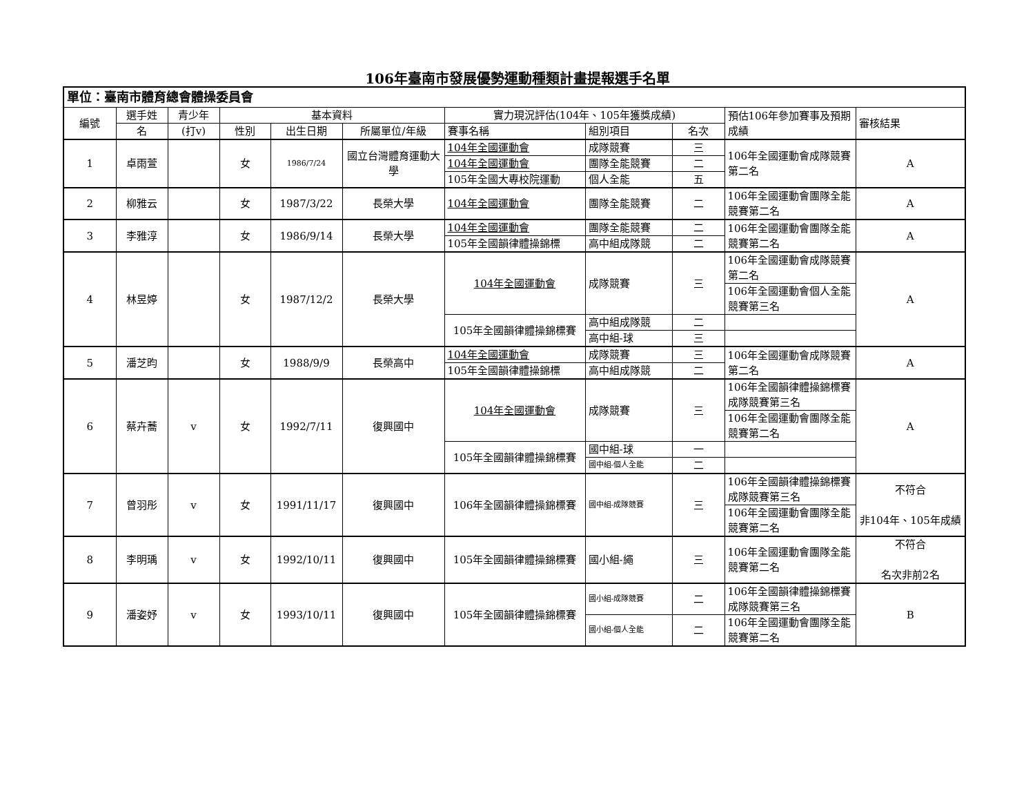106年臺南市發展優勢運動種類計畫提報選手名單
| 單位：臺南市體育總會體操委員會 | | | | | | | | | | |
| 編號 | 選手姓 | 青少年 | 基本資料 | | | 實力現況評估(104年、105年獲獎成績) | | | 預估106年參加賽事及預期成績 | 審核結果 |
| | 名 | (打v) | 性別 | 出生日期 | 所屬單位/年級 | 賽事名稱 | 組別項目 | 名次 | | |
| 1 | 卓雨萱 | | 女 | 1986/7/24 | 國立台灣體育運動大學 | 104年全國運動會 | 成隊競賽 | 三 | 106年全國運動會成隊競賽第二名 | A |
| | | | | | | 104年全國運動會 | 團隊全能競賽 | 二 | | |
| | | | | | | 105年全國大專校院運動 | 個人全能 | 五 | | |
| 2 | 柳雅云 | | 女 | 1987/3/22 | 長榮大學 | 104年全國運動會 | 團隊全能競賽 | 二 | 106年全國運動會團隊全能競賽第二名 | A |
| 3 | 李雅淳 | | 女 | 1986/9/14 | 長榮大學 | 104年全國運動會 | 團隊全能競賽 | 二 | 106年全國運動會團隊全能競賽第二名 | A |
| | | | | | | 105年全國韻律體操錦標 | 高中組成隊競 | 二 | | |
| 4 | 林昱婷 | | 女 | 1987/12/2 | 長榮大學 | 104年全國運動會 | 成隊競賽 | 三 | 106年全國運動會成隊競賽第二名 | A |
| | | | | | | | | | 106年全國運動會個人全能競賽第三名 | |
| | | | | | | 105年全國韻律體操錦標賽 | 高中組成隊競 | 二 | | |
| | | | | | | | 高中組-球 | 三 | | |
| 5 | 潘芝昀 | | 女 | 1988/9/9 | 長榮高中 | 104年全國運動會 | 成隊競賽 | 三 | 106年全國運動會成隊競賽第二名 | A |
| | | | | | | 105年全國韻律體操錦標 | 高中組成隊競 | 二 | | |
| 6 | 蔡卉蕎 | v | 女 | 1992/7/11 | 復興國中 | 104年全國運動會 | 成隊競賽 | 三 | 106年全國韻律體操錦標賽成隊競賽第三名 | A |
| | | | | | | | | | 106年全國運動會團隊全能競賽第二名 | |
| | | | | | | 105年全國韻律體操錦標賽 | 國中組-球 | 一 | | |
| | | | | | | | 國中組-個人全能 | 二 | | |
| 7 | 曾羽彤 | v | 女 | 1991/11/17 | 復興國中 | 106年全國韻律體操錦標賽 | 國中組-成隊競賽 | 三 | 106年全國韻律體操錦標賽成隊競賽第三名 | 不符合 非104年、105年成績 |
| | | | | | | | | | 106年全國運動會團隊全能競賽第二名 | |
| 8 | 李明瑀 | v | 女 | 1992/10/11 | 復興國中 | 105年全國韻律體操錦標賽 | 國小組-繩 | 三 | 106年全國運動會團隊全能競賽第二名 | 不符合 名次非前2名 |
| 9 | 潘姿妤 | v | 女 | 1993/10/11 | 復興國中 | 105年全國韻律體操錦標賽 | 國小組-成隊競賽 | 二 | 106年全國韻律體操錦標賽成隊競賽第三名 | B |
| | | | | | | | 國小組-個人全能 | 二 | 106年全國運動會團隊全能競賽第二名 | |